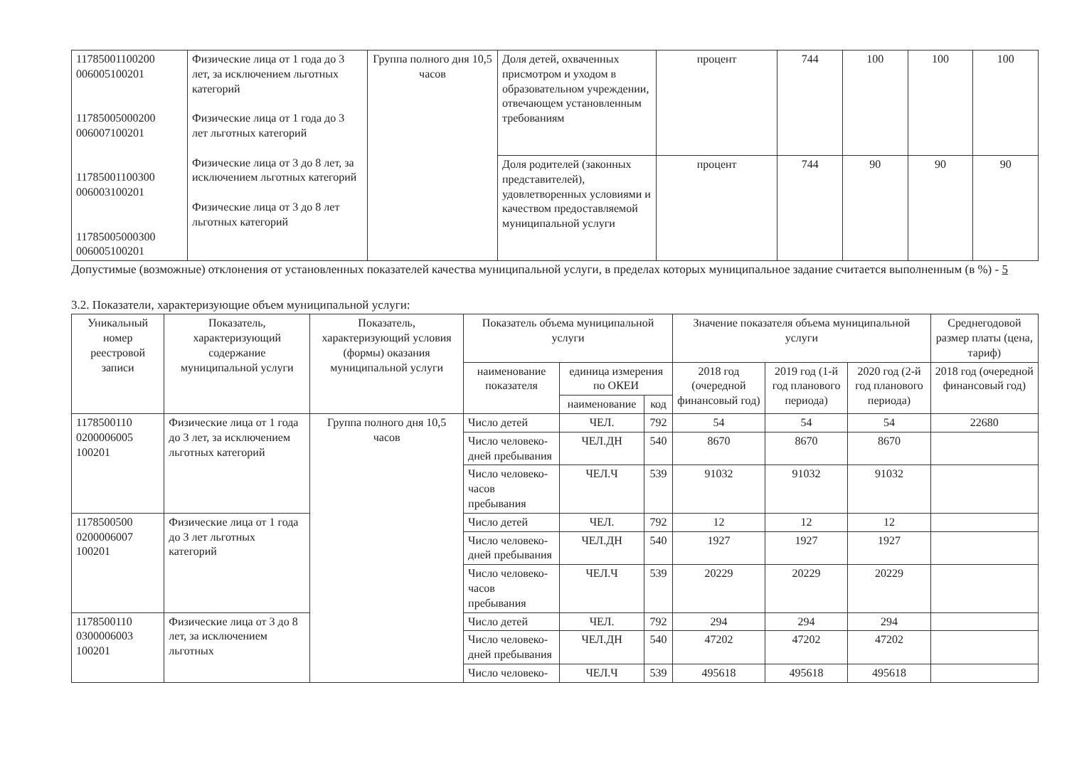| 11785001100200 006005100201 11785005000200 006007100201 11785001100300 006003100201 11785005000300 006005100201 | Физические лица от 1 года до 3 лет, за исключением льготных категорий Физические лица от 1 года до 3 лет льготных категорий Физические лица от 3 до 8 лет, за исключением льготных категорий Физические лица от 3 до 8 лет льготных категорий | Группа полного дня 10,5 часов | Доля детей, охваченных присмотром и уходом в образовательном учреждении, отвечающем установленным требованиям | процент | 744 | 100 | 100 | 100 |
| | | | Доля родителей (законных представителей), удовлетворенных условиями и качеством предоставляемой муниципальной услуги | процент | 744 | 90 | 90 | 90 |
Допустимые (возможные) отклонения от установленных показателей качества муниципальной услуги, в пределах которых муниципальное задание считается выполненным (в %) - 5
3.2. Показатели, характеризующие объем муниципальной услуги:
| Уникальный номер реестровой записи | Показатель, характеризующий содержание муниципальной услуги | Показатель, характеризующий условия (формы) оказания муниципальной услуги | Показатель объема муниципальной услуги | | | Значение показателя объема муниципальной услуги | | | Среднегодовой размер платы (цена, тариф) |
| --- | --- | --- | --- | --- | --- | --- | --- | --- | --- |
| | | | наименование показателя | единица измерения по ОКЕИ | | 2018 год (очередной финансовый год) | 2019 год (1-й год планового периода) | 2020 год (2-й год планового периода) | 2018 год (очередной финансовый год) |
| | | | | наименование | код | | | | |
| 1178500110 0200006005 100201 | Физические лица от 1 года до 3 лет, за исключением льготных категорий | Группа полного дня 10,5 часов | Число детей | ЧЕЛ. | 792 | 54 | 54 | 54 | 22680 |
| | | | Число человеко-дней пребывания | ЧЕЛ.ДН | 540 | 8670 | 8670 | 8670 | |
| | | | Число человеко-часов пребывания | ЧЕЛ.Ч | 539 | 91032 | 91032 | 91032 | |
| 1178500500 0200006007 100201 | Физические лица от 1 года до 3 лет льготных категорий | | Число детей | ЧЕЛ. | 792 | 12 | 12 | 12 | |
| | | | Число человеко-дней пребывания | ЧЕЛ.ДН | 540 | 1927 | 1927 | 1927 | |
| | | | Число человеко-часов пребывания | ЧЕЛ.Ч | 539 | 20229 | 20229 | 20229 | |
| 1178500110 0300006003 100201 | Физические лица от 3 до 8 лет, за исключением льготных | | Число детей | ЧЕЛ. | 792 | 294 | 294 | 294 | |
| | | | Число человеко-дней пребывания | ЧЕЛ.ДН | 540 | 47202 | 47202 | 47202 | |
| | | | Число человеко- | ЧЕЛ.Ч | 539 | 495618 | 495618 | 495618 | |